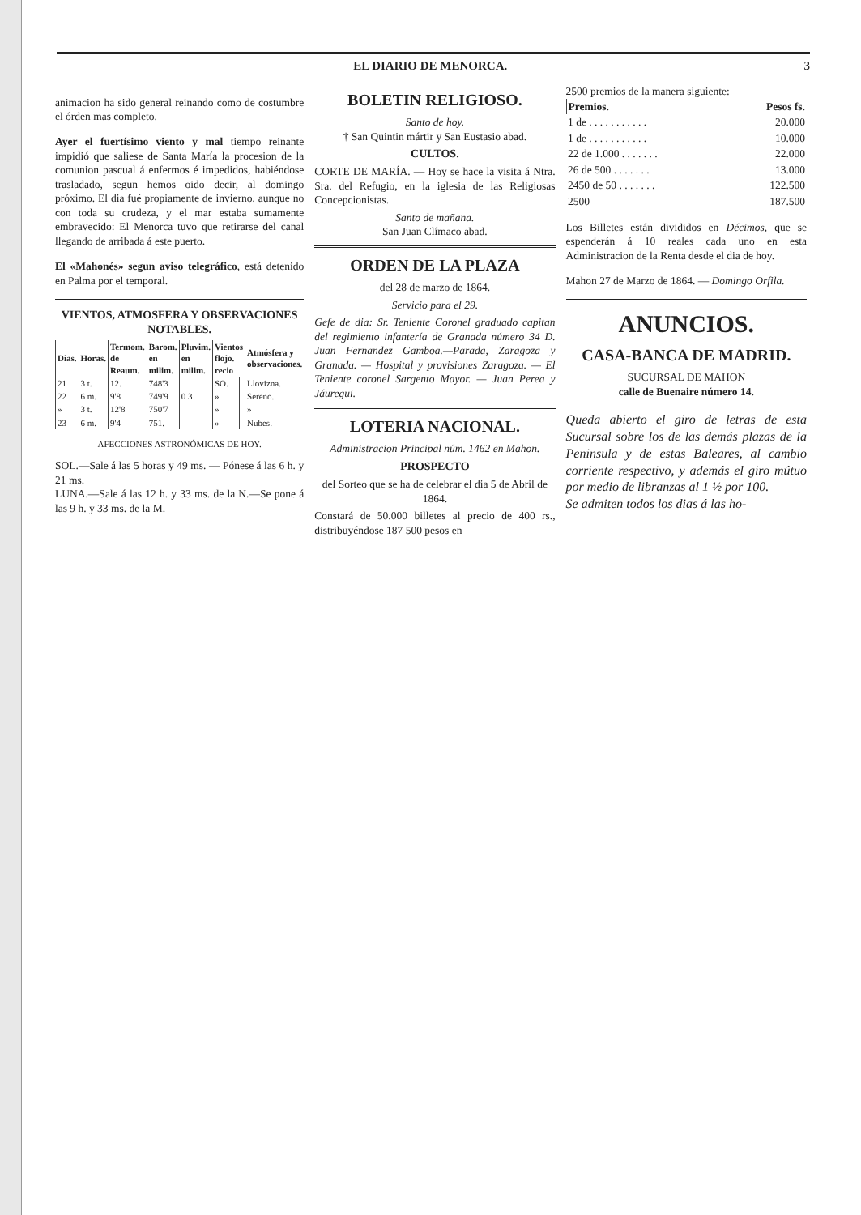EL DIARIO DE MENORCA. 3
animacion ha sido general reinando como de costumbre el órden mas completo.
Ayer el fuertísimo viento y mal tiempo reinante impidió que saliese de Santa María la procesion de la comunion pascual á enfermos é impedidos, habiéndose trasladado, segun hemos oido decir, al domingo próximo. El dia fué propiamente de invierno, aunque no con toda su crudeza, y el mar estaba sumamente embravecido: El Menorca tuvo que retirarse del canal llegando de arribada á este puerto.
El «Mahonés» segun aviso telegráfico, está detenido en Palma por el temporal.
VIENTOS, ATMOSFERA Y OBSERVACIONES NOTABLES.
| Dias. | Horas. | Termom. de Reaum. | Barom. en milim. | Pluvim. en milim. | Vientos flojo. recio | | Atmósfera y observaciones. |
| --- | --- | --- | --- | --- | --- | --- | --- |
| 21 | 3 t. | 12. | 748'3 | | SO. | | Llovizna. |
| 22 | 6 m. | 9'8 | 749'9 | 0 3 | » | | Sereno. |
| » | 3 t. | 12'8 | 750'7 | | » | | » |
| 23 | 6 m. | 9'4 | 751. | | » | | Nubes. |
AFECCIONES ASTRONÓMICAS DE HOY.
SOL.—Sale á las 5 horas y 49 ms. — Pónese á las 6 h. y 21 ms.
LUNA.—Sale á las 12 h. y 33 ms. de la N.—Se pone á las 9 h. y 33 ms. de la M.
BOLETIN RELIGIOSO.
Santo de hoy.
† San Quintin mártir y San Eustasio abad.
CULTOS.
CORTE DE MARÍA. — Hoy se hace la visita á Ntra. Sra. del Refugio, en la iglesia de las Religiosas Concepcionistas.
Santo de mañana.
San Juan Clímaco abad.
ORDEN DE LA PLAZA
del 28 de marzo de 1864.
Servicio para el 29.
Gefe de dia: Sr. Teniente Coronel graduado capitan del regimiento infantería de Granada número 34 D. Juan Fernandez Gamboa.—Parada, Zaragoza y Granada. — Hospital y provisiones Zaragoza. — El Teniente coronel Sargento Mayor. — Juan Perea y Jáuregui.
LOTERIA NACIONAL.
Administracion Principal núm. 1462 en Mahon.
PROSPECTO
del Sorteo que se ha de celebrar el dia 5 de Abril de 1864.
Constará de 50.000 billetes al precio de 400 rs., distribuyéndose 187 500 pesos en
2500 premios de la manera siguiente:
| Premios. | Pesos fs. |
| --- | --- |
| 1 de . . . . . . . . . . . | 20.000 |
| 1 de . . . . . . . . . . . | 10.000 |
| 22 de 1.000 . . . . . . . | 22.000 |
| 26 de 500 . . . . . . . | 13.000 |
| 2450 de 50 . . . . . . . | 122.500 |
| 2500 | 187.500 |
Los Billetes están divididos en Décimos, que se espenderán á 10 reales cada uno en esta Administracion de la Renta desde el dia de hoy.
Mahon 27 de Marzo de 1864. — Domingo Orfila.
ANUNCIOS.
CASA-BANCA DE MADRID.
SUCURSAL DE MAHON
calle de Buenaire número 14.
Queda abierto el giro de letras de esta Sucursal sobre los de las demás plazas de la Peninsula y de estas Baleares, al cambio corriente respectivo, y además el giro mútuo por medio de libranzas al 1 ½ por 100.
Se admiten todos los dias á las ho-